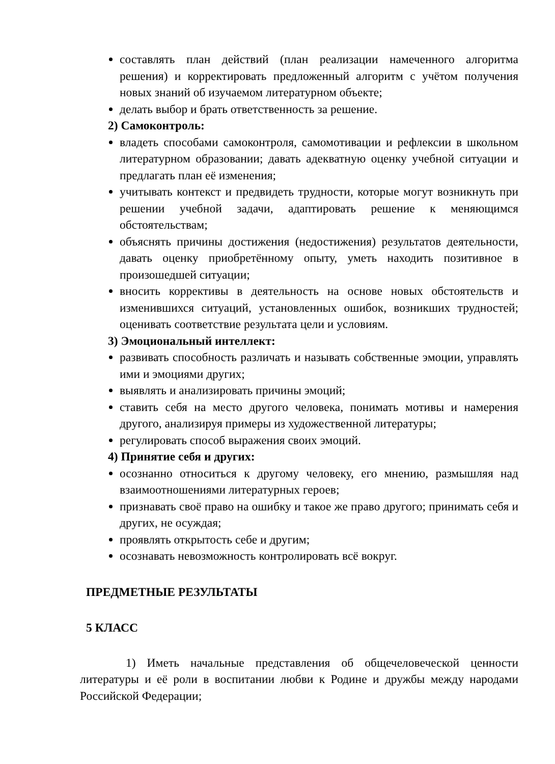составлять план действий (план реализации намеченного алгоритма решения) и корректировать предложенный алгоритм с учётом получения новых знаний об изучаемом литературном объекте;
делать выбор и брать ответственность за решение.
2) Самоконтроль:
владеть способами самоконтроля, самомотивации и рефлексии в школьном литературном образовании; давать адекватную оценку учебной ситуации и предлагать план её изменения;
учитывать контекст и предвидеть трудности, которые могут возникнуть при решении учебной задачи, адаптировать решение к меняющимся обстоятельствам;
объяснять причины достижения (недостижения) результатов деятельности, давать оценку приобретённому опыту, уметь находить позитивное в произошедшей ситуации;
вносить коррективы в деятельность на основе новых обстоятельств и изменившихся ситуаций, установленных ошибок, возникших трудностей; оценивать соответствие результата цели и условиям.
3) Эмоциональный интеллект:
развивать способность различать и называть собственные эмоции, управлять ими и эмоциями других;
выявлять и анализировать причины эмоций;
ставить себя на место другого человека, понимать мотивы и намерения другого, анализируя примеры из художественной литературы;
регулировать способ выражения своих эмоций.
4) Принятие себя и других:
осознанно относиться к другому человеку, его мнению, размышляя над взаимоотношениями литературных героев;
признавать своё право на ошибку и такое же право другого; принимать себя и других, не осуждая;
проявлять открытость себе и другим;
осознавать невозможность контролировать всё вокруг.
ПРЕДМЕТНЫЕ РЕЗУЛЬТАТЫ
5 КЛАСС
1) Иметь начальные представления об общечеловеческой ценности литературы и её роли в воспитании любви к Родине и дружбы между народами Российской Федерации;